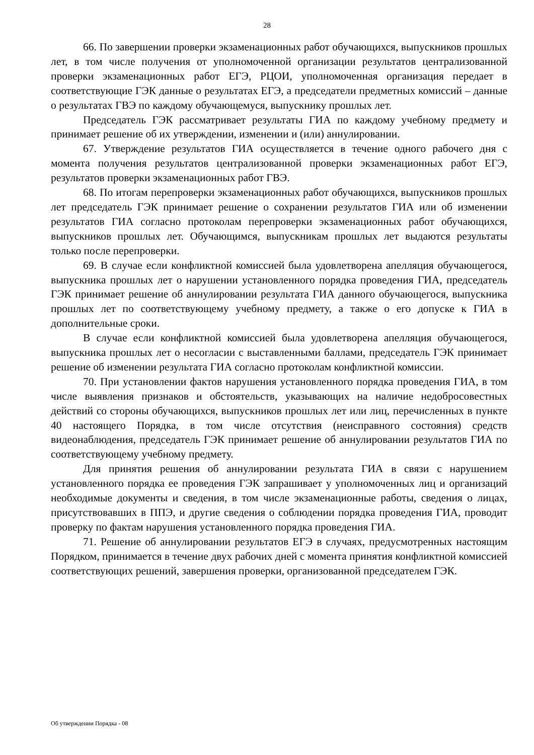28
66. По завершении проверки экзаменационных работ обучающихся, выпускников прошлых лет, в том числе получения от уполномоченной организации результатов централизованной проверки экзаменационных работ ЕГЭ, РЦОИ, уполномоченная организация передает в соответствующие ГЭК данные о результатах ЕГЭ, а председатели предметных комиссий – данные о результатах ГВЭ по каждому обучающемуся, выпускнику прошлых лет.
Председатель ГЭК рассматривает результаты ГИА по каждому учебному предмету и принимает решение об их утверждении, изменении и (или) аннулировании.
67. Утверждение результатов ГИА осуществляется в течение одного рабочего дня с момента получения результатов централизованной проверки экзаменационных работ ЕГЭ, результатов проверки экзаменационных работ ГВЭ.
68. По итогам перепроверки экзаменационных работ обучающихся, выпускников прошлых лет председатель ГЭК принимает решение о сохранении результатов ГИА или об изменении результатов ГИА согласно протоколам перепроверки экзаменационных работ обучающихся, выпускников прошлых лет. Обучающимся, выпускникам прошлых лет выдаются результаты только после перепроверки.
69. В случае если конфликтной комиссией была удовлетворена апелляция обучающегося, выпускника прошлых лет о нарушении установленного порядка проведения ГИА, председатель ГЭК принимает решение об аннулировании результата ГИА данного обучающегося, выпускника прошлых лет по соответствующему учебному предмету, а также о его допуске к ГИА в дополнительные сроки.
В случае если конфликтной комиссией была удовлетворена апелляция обучающегося, выпускника прошлых лет о несогласии с выставленными баллами, председатель ГЭК принимает решение об изменении результата ГИА согласно протоколам конфликтной комиссии.
70. При установлении фактов нарушения установленного порядка проведения ГИА, в том числе выявления признаков и обстоятельств, указывающих на наличие недобросовестных действий со стороны обучающихся, выпускников прошлых лет или лиц, перечисленных в пункте 40 настоящего Порядка, в том числе отсутствия (неисправного состояния) средств видеонаблюдения, председатель ГЭК принимает решение об аннулировании результатов ГИА по соответствующему учебному предмету.
Для принятия решения об аннулировании результата ГИА в связи с нарушением установленного порядка ее проведения ГЭК запрашивает у уполномоченных лиц и организаций необходимые документы и сведения, в том числе экзаменационные работы, сведения о лицах, присутствовавших в ППЭ, и другие сведения о соблюдении порядка проведения ГИА, проводит проверку по фактам нарушения установленного порядка проведения ГИА.
71. Решение об аннулировании результатов ЕГЭ в случаях, предусмотренных настоящим Порядком, принимается в течение двух рабочих дней с момента принятия конфликтной комиссией соответствующих решений, завершения проверки, организованной председателем ГЭК.
Об утверждении Порядка - 08